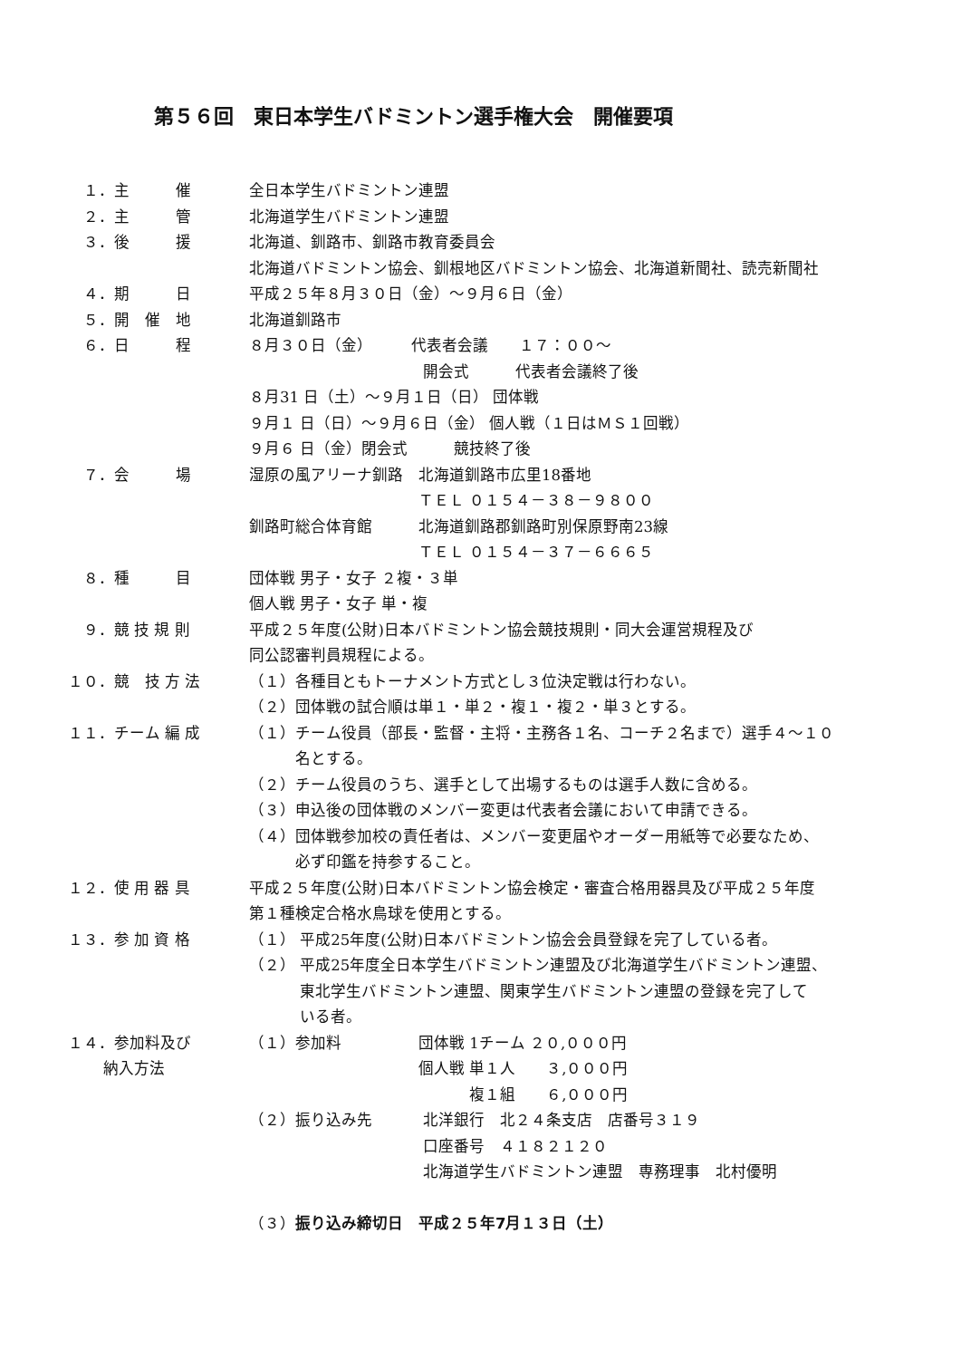第５６回　東日本学生バドミントン選手権大会　開催要項
　１．主　　　催 全日本学生バドミントン連盟
　２．主　　　管 北海道学生バドミントン連盟
　３．後　　　援 北海道、釧路市、釧路市教育委員会
北海道バドミントン協会、釧根地区バドミントン協会、北海道新聞社、読売新聞社
　４．期　　　日 平成２５年８月３０日（金）～９月６日（金）
　５．開　催　地 北海道釧路市
　６．日　　　程 ８月３０日（金）　　　代表者会議　　１７：００～
　　　　　　　　　　　 開会式　　　代表者会議終了後
８月31 日（土）～９月１日（日） 団体戦
９月１ 日（日）～９月６日（金） 個人戦（１日はＭＳ１回戦）
９月６ 日（金）閉会式　　　競技終了後
　７．会　　　場 湿原の風アリーナ釧路　北海道釧路市広里18番地
　　　　　　　　　　　ＴＥＬ ０１５４－３８－９８００
釧路町総合体育館　　　北海道釧路郡釧路町別保原野南23線
　　　　　　　　　　　ＴＥＬ ０１５４－３７－６６６５
　８．種　　　目 団体戦 男子・女子 ２複・３単
個人戦 男子・女子 単・複
　９．競 技 規 則 平成２５年度(公財)日本バドミントン協会競技規則・同大会運営規程及び
同公認審判員規程による。
１０．競　技 方 法 （１）各種目ともトーナメント方式とし３位決定戦は行わない。
（２）団体戦の試合順は単１・単２・複１・複２・単３とする。
１１．チーム 編 成 （１）チーム役員（部長・監督・主将・主務各１名、コーチ２名まで）選手４～１０
　　　名とする。
（２）チーム役員のうち、選手として出場するものは選手人数に含める。
（３）申込後の団体戦のメンバー変更は代表者会議において申請できる。
（４）団体戦参加校の責任者は、メンバー変更届やオーダー用紙等で必要なため、
　　　必ず印鑑を持参すること。
１２．使 用 器 具 平成２５年度(公財)日本バドミントン協会検定・審査合格用器具及び平成２５年度
第１種検定合格水鳥球を使用とする。
１３．参 加 資 格 （１） 平成25年度(公財)日本バドミントン協会会員登録を完了している者。
（２） 平成25年度全日本学生バドミントン連盟及び北海道学生バドミントン連盟、
　　　 東北学生バドミントン連盟、関東学生バドミントン連盟の登録を完了して
　　　 いる者。
１４．参加料及び
　　 納入方法
（１）参加料　　　　　団体戦 1チーム ２０,０００円
　　　　　　　　　　　個人戦 単１人　　３,０００円
　　　　　　　　　　　　　　 複１組　　６,０００円
（２）振り込み先　　　 北洋銀行　北２４条支店　店番号３１９
　　　　　　　　　　　 口座番号　４１８２１２０
　　　　　　　　　　　 北海道学生バドミントン連盟　専務理事　北村優明
（３）振り込み締切日　平成２５年7月１３日（土）